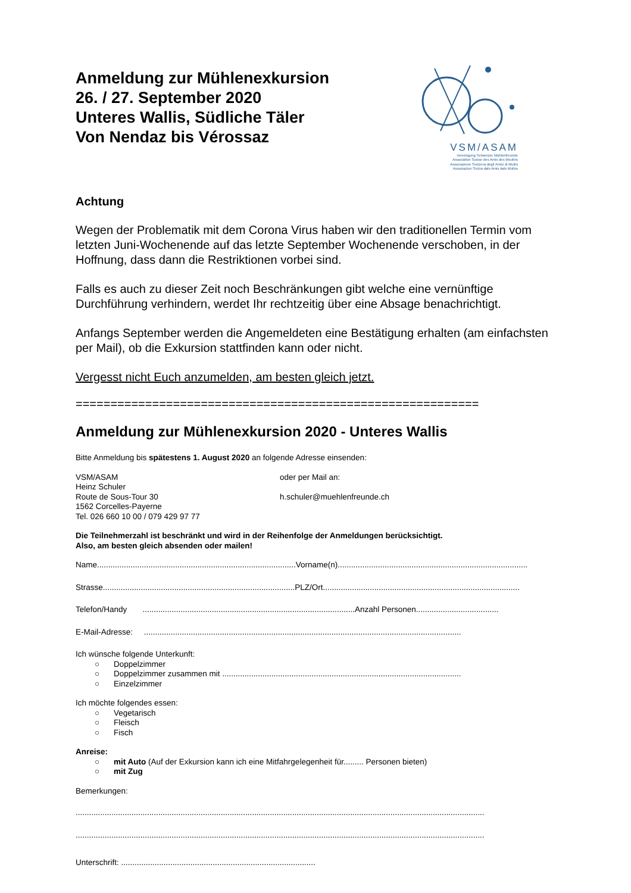Anmeldung zur Mühlenexkursion
26. / 27. September 2020
Unteres Wallis, Südliche Täler
Von Nendaz bis Vérossaz
VSM/ASAM
Vereinigung Schweizer Mühlenfreunde
Association Suisse des Amis des Moulins
Associazione Svizzera degli Amici di Mulini
Associaziun Svizra dals Amis dals Mulins
Achtung
Wegen der Problematik mit dem Corona Virus haben wir den traditionellen Termin vom letzten Juni-Wochenende auf das letzte September Wochenende verschoben, in der Hoffnung, dass dann die Restriktionen vorbei sind.
Falls es auch zu dieser Zeit noch Beschränkungen gibt welche eine vernünftige Durchführung verhindern, werdet Ihr rechtzeitig über eine Absage benachrichtigt.
Anfangs September werden die Angemeldeten eine Bestätigung erhalten (am einfachsten per Mail), ob die Exkursion stattfinden kann oder nicht.
Vergesst nicht Euch anzumelden, am besten gleich jetzt.
==========================================================
Anmeldung zur Mühlenexkursion 2020 - Unteres Wallis
Bitte Anmeldung bis spätestens 1. August 2020 an folgende Adresse einsenden:
VSM/ASAM
Heinz Schuler
Route de Sous-Tour 30
1562 Corcelles-Payerne
Tel. 026 660 10 00 / 079 429 97 77
oder per Mail an:
h.schuler@muehlenfreunde.ch
Die Teilnehmerzahl ist beschränkt und wird in der Reihenfolge der Anmeldungen berücksichtigt.
Also, am besten gleich absenden oder mailen!
Name.........................................................................................Vorname(n).....................................................................................
Strasse......................................................................................PLZ/Ort........................................................................................
Telefon/Handy ...............................................................................................Anzahl Personen.....................................
E-Mail-Adresse: ..............................................................................................................................................
Ich wünsche folgende Unterkunft:
○ Doppelzimmer
○ Doppelzimmer zusammen mit ...........................................................................................................
○ Einzelzimmer
Ich möchte folgendes essen:
○ Vegetarisch
○ Fleisch
○ Fisch
Anreise:
○ mit Auto (Auf der Exkursion kann ich eine Mitfahrgelegenheit für......... Personen bieten)
○ mit Zug
Bemerkungen:
.......................................................................................................................................................................................
.......................................................................................................................................................................................
Unterschrift: .......................................................................................